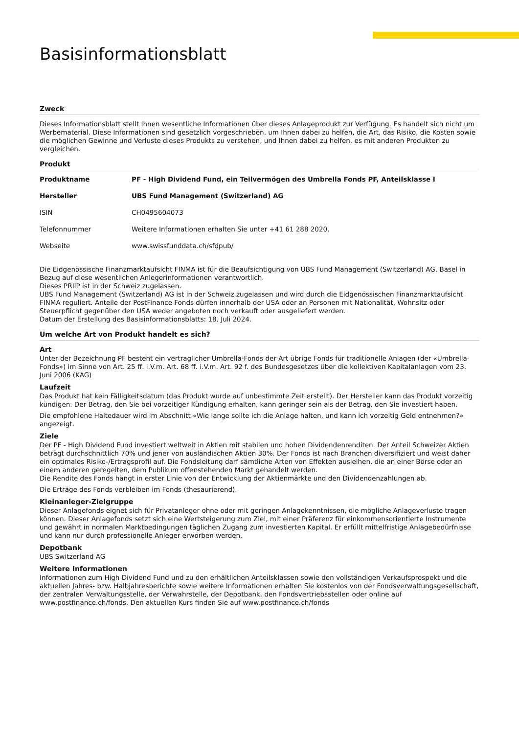Basisinformationsblatt
Zweck
Dieses Informationsblatt stellt Ihnen wesentliche Informationen über dieses Anlageprodukt zur Verfügung. Es handelt sich nicht um Werbematerial. Diese Informationen sind gesetzlich vorgeschrieben, um Ihnen dabei zu helfen, die Art, das Risiko, die Kosten sowie die möglichen Gewinne und Verluste dieses Produkts zu verstehen, und Ihnen dabei zu helfen, es mit anderen Produkten zu vergleichen.
Produkt
| Produktname | PF - High Dividend Fund, ein Teilvermögen des Umbrella Fonds PF, Anteilsklasse I |
| Hersteller | UBS Fund Management (Switzerland) AG |
| ISIN | CH0495604073 |
| Telefonnummer | Weitere Informationen erhalten Sie unter +41 61 288 2020. |
| Webseite | www.swissfunddata.ch/sfdpub/ |
Die Eidgenössische Finanzmarktaufsicht FINMA ist für die Beaufsichtigung von UBS Fund Management (Switzerland) AG, Basel in Bezug auf diese wesentlichen Anlegerinformationen verantwortlich.
Dieses PRIIP ist in der Schweiz zugelassen.
UBS Fund Management (Switzerland) AG ist in der Schweiz zugelassen und wird durch die Eidgenössischen Finanzmarktaufsicht FINMA reguliert. Anteile der PostFinance Fonds dürfen innerhalb der USA oder an Personen mit Nationalität, Wohnsitz oder Steuerpflicht gegenüber den USA weder angeboten noch verkauft oder ausgeliefert werden.
Datum der Erstellung des Basisinformationsblatts: 18. Juli 2024.
Um welche Art von Produkt handelt es sich?
Art
Unter der Bezeichnung PF besteht ein vertraglicher Umbrella-Fonds der Art übrige Fonds für traditionelle Anlagen (der «Umbrella-Fonds») im Sinne von Art. 25 ff. i.V.m. Art. 68 ff. i.V.m. Art. 92 f. des Bundesgesetzes über die kollektiven Kapitalanlagen vom 23. Juni 2006 (KAG)
Laufzeit
Das Produkt hat kein Fälligkeitsdatum (das Produkt wurde auf unbestimmte Zeit erstellt). Der Hersteller kann das Produkt vorzeitig kündigen. Der Betrag, den Sie bei vorzeitiger Kündigung erhalten, kann geringer sein als der Betrag, den Sie investiert haben.
Die empfohlene Haltedauer wird im Abschnitt «Wie lange sollte ich die Anlage halten, und kann ich vorzeitig Geld entnehmen?» angezeigt.
Ziele
Der PF - High Dividend Fund investiert weltweit in Aktien mit stabilen und hohen Dividendenrenditen. Der Anteil Schweizer Aktien beträgt durchschnittlich 70% und jener von ausländischen Aktien 30%. Der Fonds ist nach Branchen diversifiziert und weist daher ein optimales Risiko-/Ertragsprofil auf. Die Fondsleitung darf sämtliche Arten von Effekten ausleihen, die an einer Börse oder an einem anderen geregelten, dem Publikum offenstehenden Markt gehandelt werden.
Die Rendite des Fonds hängt in erster Linie von der Entwicklung der Aktienmärkte und den Dividendenzahlungen ab.
Die Erträge des Fonds verbleiben im Fonds (thesaurierend).
Kleinanleger-Zielgruppe
Dieser Anlagefonds eignet sich für Privatanleger ohne oder mit geringen Anlagekenntnissen, die mögliche Anlageverluste tragen können. Dieser Anlagefonds setzt sich eine Wertsteigerung zum Ziel, mit einer Präferenz für einkommensorientierte Instrumente und gewährt in normalen Marktbedingungen täglichen Zugang zum investierten Kapital. Er erfüllt mittelfristige Anlagebedürfnisse und kann nur durch professionelle Anleger erworben werden.
Depotbank
UBS Switzerland AG
Weitere Informationen
Informationen zum High Dividend Fund und zu den erhältlichen Anteilsklassen sowie den vollständigen Verkaufsprospekt und die aktuellen Jahres- bzw. Halbjahresberichte sowie weitere Informationen erhalten Sie kostenlos von der Fondsverwaltungsgesellschaft, der zentralen Verwaltungsstelle, der Verwahrstelle, der Depotbank, den Fondsvertriebsstellen oder online auf www.postfinance.ch/fonds. Den aktuellen Kurs finden Sie auf www.postfinance.ch/fonds